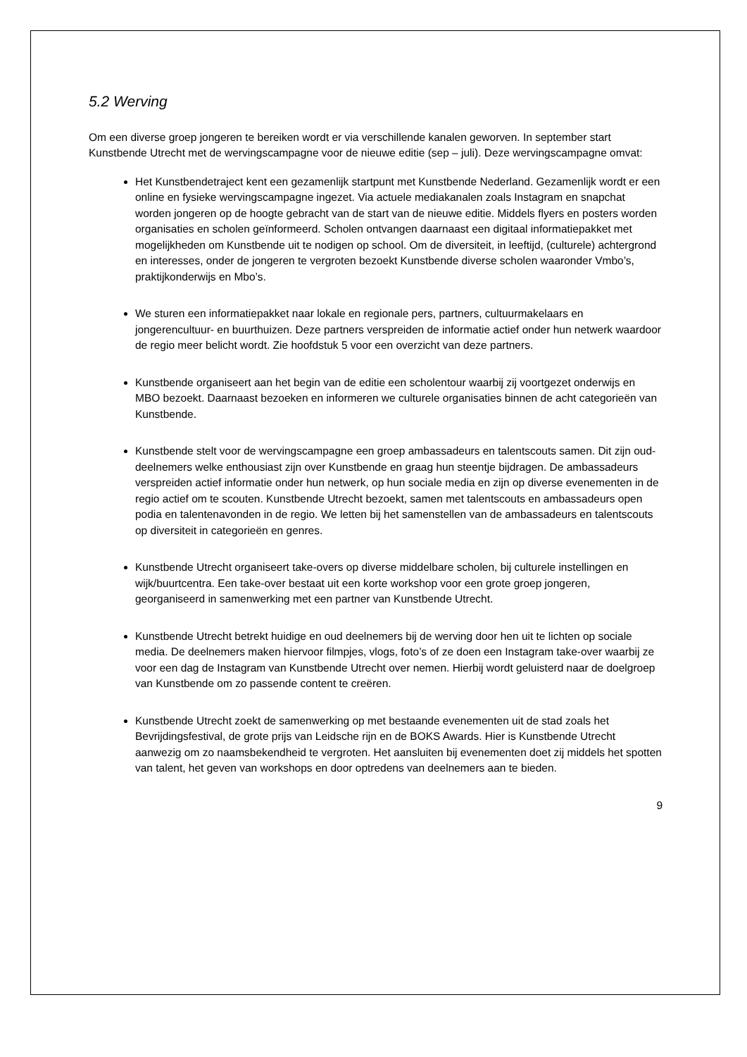5.2 Werving
Om een diverse groep jongeren te bereiken wordt er via verschillende kanalen geworven. In september start Kunstbende Utrecht met de wervingscampagne voor de nieuwe editie (sep – juli). Deze wervingscampagne omvat:
Het Kunstbendetraject kent een gezamenlijk startpunt met Kunstbende Nederland. Gezamenlijk wordt er een online en fysieke wervingscampagne ingezet. Via actuele mediakanalen zoals Instagram en snapchat worden jongeren op de hoogte gebracht van de start van de nieuwe editie. Middels flyers en posters worden organisaties en scholen geïnformeerd. Scholen ontvangen daarnaast een digitaal informatiepakket met mogelijkheden om Kunstbende uit te nodigen op school. Om de diversiteit, in leeftijd, (culturele) achtergrond en interesses, onder de jongeren te vergroten bezoekt Kunstbende diverse scholen waaronder Vmbo’s, praktijkonderwijs en Mbo’s.
We sturen een informatiepakket naar lokale en regionale pers, partners, cultuurmakelaars en jongerencultuur- en buurthuizen. Deze partners verspreiden de informatie actief onder hun netwerk waardoor de regio meer belicht wordt. Zie hoofdstuk 5 voor een overzicht van deze partners.
Kunstbende organiseert aan het begin van de editie een scholentour waarbij zij voortgezet onderwijs en MBO bezoekt. Daarnaast bezoeken en informeren we culturele organisaties binnen de acht categorieën van Kunstbende.
Kunstbende stelt voor de wervingscampagne een groep ambassadeurs en talentscouts samen. Dit zijn oud-deelnemers welke enthousiast zijn over Kunstbende en graag hun steentje bijdragen. De ambassadeurs verspreiden actief informatie onder hun netwerk, op hun sociale media en zijn op diverse evenementen in de regio actief om te scouten. Kunstbende Utrecht bezoekt, samen met talentscouts en ambassadeurs open podia en talentenavonden in de regio. We letten bij het samenstellen van de ambassadeurs en talentscouts op diversiteit in categorieën en genres.
Kunstbende Utrecht organiseert take-overs op diverse middelbare scholen, bij culturele instellingen en wijk/buurtcentra. Een take-over bestaat uit een korte workshop voor een grote groep jongeren, georganiseerd in samenwerking met een partner van Kunstbende Utrecht.
Kunstbende Utrecht betrekt huidige en oud deelnemers bij de werving door hen uit te lichten op sociale media. De deelnemers maken hiervoor filmpjes, vlogs, foto’s of ze doen een Instagram take-over waarbij ze voor een dag de Instagram van Kunstbende Utrecht over nemen. Hierbij wordt geluisterd naar de doelgroep van Kunstbende om zo passende content te creëren.
Kunstbende Utrecht zoekt de samenwerking op met bestaande evenementen uit de stad zoals het Bevrijdingsfestival, de grote prijs van Leidsche rijn en de BOKS Awards. Hier is Kunstbende Utrecht aanwezig om zo naamsbekendheid te vergroten. Het aansluiten bij evenementen doet zij middels het spotten van talent, het geven van workshops en door optredens van deelnemers aan te bieden.
9